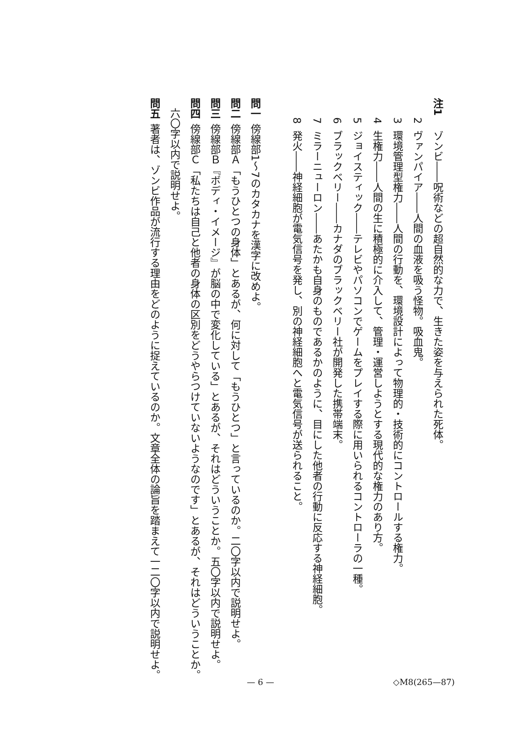注1ゾンビ――呪術などの超自然的な力で、生きた姿を与えられた死体。
2ヴァンパイア――人間の血液を吸う怪物。吸血鬼。
3環境管理型権力――人間の行動を、環境設計によって物理的・技術的にコントロールする権力。
4生権力――人間の生に積極的に介入して、管理・運営しようとする現代的な権力のあり方。
5ジョイスティック――テレビやパソコンでゲームをプレイする際に用いられるコントローラの一種。
6ブラックベリー――カナダのブラックベリー社が開発した携帯端末。
7ミラーニューロン――あたかも自身のものであるかのように、目にした他者の行動に反応する神経細胞。
8発火――神経細胞が電気信号を発し、別の神経細胞へと電気信号が送られること。
問一傍線部1～7のカタカナを漢字に改めよ。
問二傍線部Ａ「もうひとつの身体」とあるが、何に対して「もうひとつ」と言っているのか。二〇字以内で説明せよ。
問三傍線部Ｂ『ボディ・イメージ』が脳の中で変化している」とあるが、それはどういうことか。五〇字以内で説明せよ。
問四傍線部Ｃ「私たちは自己と他者の身体の区別をどうやらつけていないようなのです」とあるが、それはどういうことか。
六〇字以内で説明せよ。
問五著者は、ゾンビ作品が流行する理由をどのように捉えているのか。文章全体の論旨を踏まえて一二〇字以内で説明せよ。
— 6 —
◇M8(265—87)